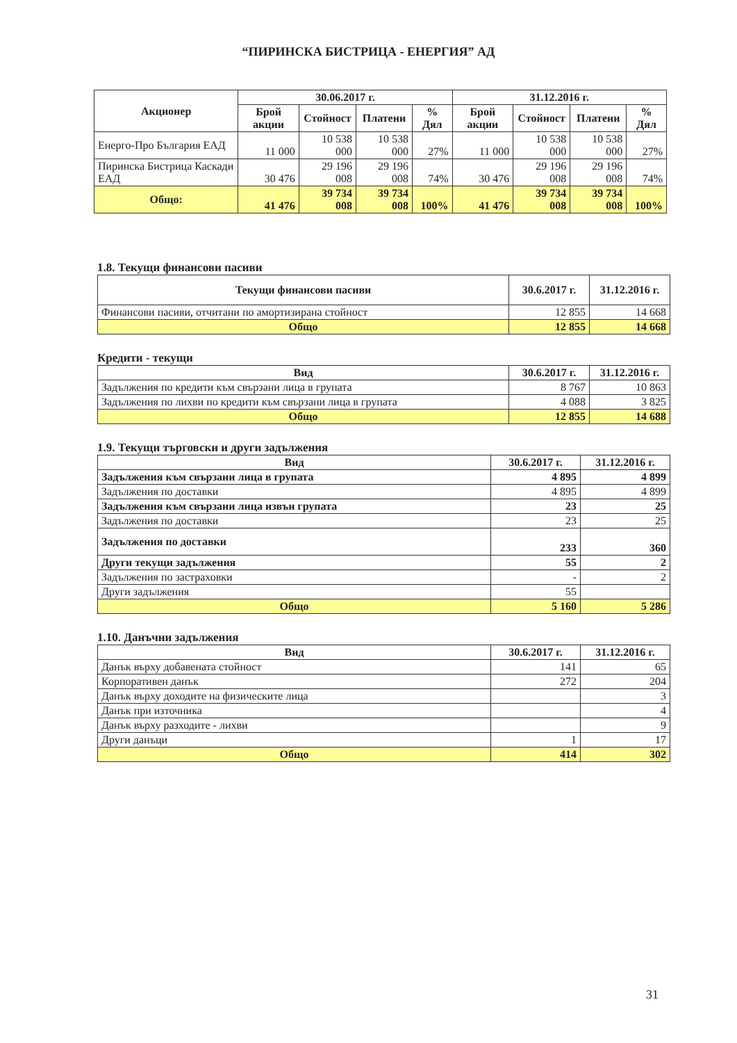“ПИРИНСКА БИСТРИЦА - ЕНЕРГИЯ” АД
| Акционер | 30.06.2017 г. | | | | 31.12.2016 г. | | | |
| --- | --- | --- | --- | --- | --- | --- | --- | --- |
| | Брой акции | Стойност | Платени | % Дял | Брой акции | Стойност | Платени | % Дял |
| Енерго-Про България ЕАД | 11 000 | 10 538 000 | 10 538 000 | 27% | 11 000 | 10 538 000 | 10 538 000 | 27% |
| Пиринска Бистрица Каскади ЕАД | 30 476 | 29 196 008 | 29 196 008 | 74% | 30 476 | 29 196 008 | 29 196 008 | 74% |
| Общо: | 41 476 | 39 734 008 | 39 734 008 | 100% | 41 476 | 39 734 008 | 39 734 008 | 100% |
1.8. Текущи финансови пасиви
| Текущи финансови пасиви | 30.6.2017 г. | 31.12.2016 г. |
| --- | --- | --- |
| Финансови пасиви, отчитани по амортизирана стойност | 12 855 | 14 668 |
| Общо | 12 855 | 14 668 |
Кредити - текущи
| Вид | 30.6.2017 г. | 31.12.2016 г. |
| --- | --- | --- |
| Задължения по кредити към свързани лица в групата | 8 767 | 10 863 |
| Задължения по лихви по кредити към свързани лица в групата | 4 088 | 3 825 |
| Общо | 12 855 | 14 688 |
1.9. Текущи търговски и други задължения
| Вид | 30.6.2017 г. | 31.12.2016 г. |
| --- | --- | --- |
| Задължения към свързани лица в групата | 4 895 | 4 899 |
| Задължения по доставки | 4 895 | 4 899 |
| Задължения към свързани лица извън групата | 23 | 25 |
| Задължения по доставки | 23 | 25 |
| Задължения по доставки | 233 | 360 |
| Други текущи задължения | 55 | 2 |
| Задължения по застраховки | - | 2 |
| Други задължения | 55 | |
| Общо | 5 160 | 5 286 |
1.10. Данъчни задължения
| Вид | 30.6.2017 г. | 31.12.2016 г. |
| --- | --- | --- |
| Данък върху добавената стойност | 141 | 65 |
| Корпоративен данък | 272 | 204 |
| Данък върху доходите на физическите лица | | 3 |
| Данък при източника | | 4 |
| Данък върху разходите - лихви | | 9 |
| Други данъци | 1 | 17 |
| Общо | 414 | 302 |
31